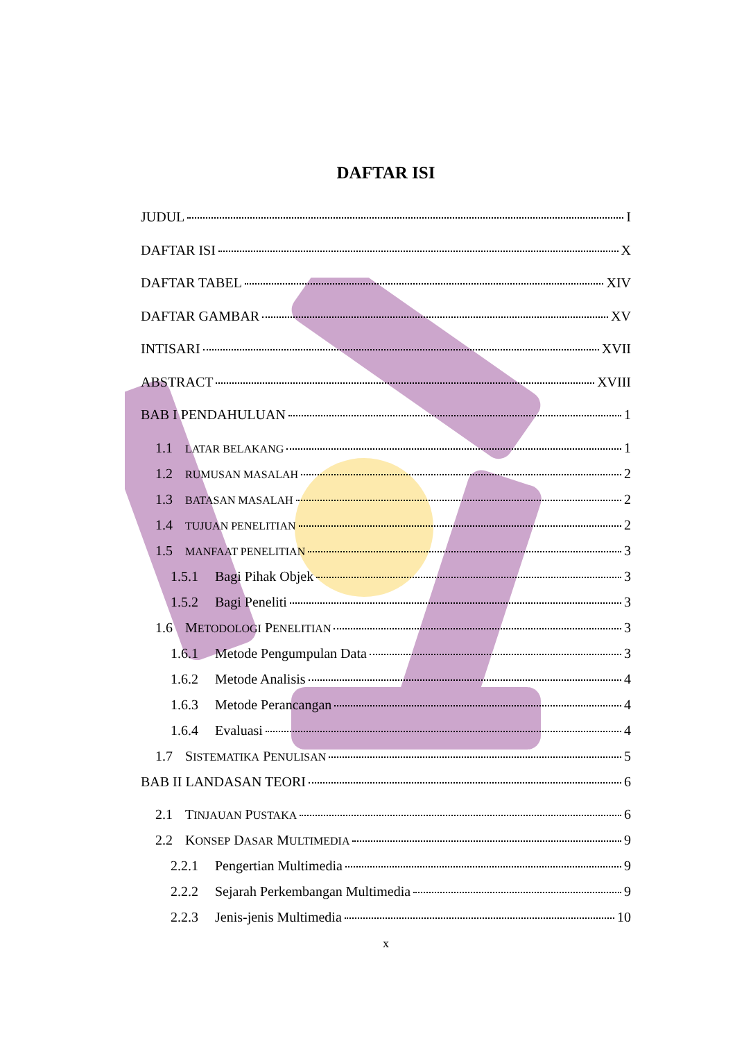DAFTAR ISI
JUDUL I
DAFTAR ISI X
DAFTAR TABEL XIV
DAFTAR GAMBAR XV
INTISARI XVII
ABSTRACT XVIII
BAB I PENDAHULUAN 1
1.1 LATAR BELAKANG 1
1.2 RUMUSAN MASALAH 2
1.3 BATASAN MASALAH 2
1.4 TUJUAN PENELITIAN 2
1.5 MANFAAT PENELITIAN 3
1.5.1 Bagi Pihak Objek 3
1.5.2 Bagi Peneliti 3
1.6 METODOLOGI PENELITIAN 3
1.6.1 Metode Pengumpulan Data 3
1.6.2 Metode Analisis 4
1.6.3 Metode Perancangan 4
1.6.4 Evaluasi 4
1.7 SISTEMATIKA PENULISAN 5
BAB II LANDASAN TEORI 6
2.1 TINJAUAN PUSTAKA 6
2.2 KONSEP DASAR MULTIMEDIA 9
2.2.1 Pengertian Multimedia 9
2.2.2 Sejarah Perkembangan Multimedia 9
2.2.3 Jenis-jenis Multimedia 10
x